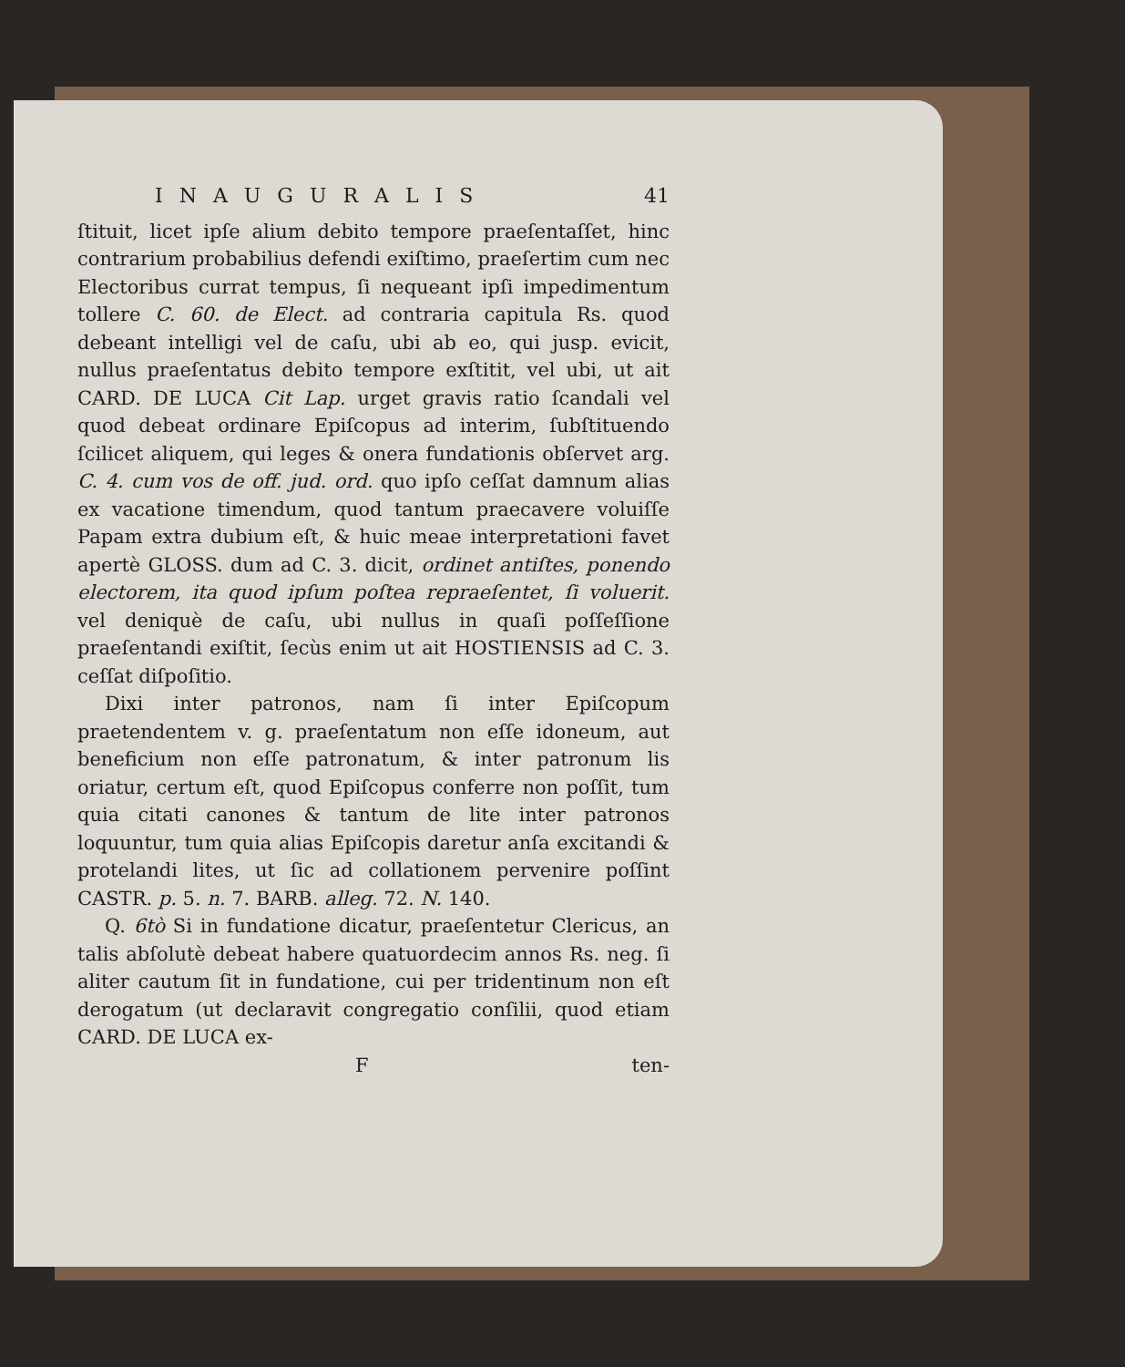INAUGURALIS 41
ſtituit, licet ipſe alium debito tempore praeſentaſſet, hinc contrarium probabilius defendi exiſtimo, praeſertim cum nec Electoribus currat tempus, ſi nequeant ipſi impedimentum tollere C. 60. de Elect. ad contraria capitula Rs. quod debeant intelligi vel de caſu, ubi ab eo, qui jusp. evicit, nullus praeſentatus debito tempore exſtitit, vel ubi, ut ait CARD. DE LUCA Cit Lap. urget gravis ratio ſcandali vel quod debeat ordinare Epiſcopus ad interim, ſubſtituendo ſcilicet aliquem, qui leges & onera fundationis obſervet arg. C. 4. cum vos de off. jud. ord. quo ipſo ceſſat damnum alias ex vacatione timendum, quod tantum praecavere voluiſſe Papam extra dubium eſt, & huic meae interpretationi favet apertè GLOSS. dum ad C. 3. dicit, ordinet antiſtes, ponendo electorem, ita quod ipſum poſtea repraeſentet, ſi voluerit. vel deniquè de caſu, ubi nullus in quaſi poſſeſſione praeſentandi exiſtit, ſecùs enim ut ait HOSTIENSIS ad C. 3. ceſſat diſpoſitio.
Dixi inter patronos, nam ſi inter Epiſcopum praetendentem v. g. praeſentatum non eſſe idoneum, aut beneficium non eſſe patronatum, & inter patronum lis oriatur, certum eſt, quod Epiſcopus conferre non poſſit, tum quia citati canones & tantum de lite inter patronos loquuntur, tum quia alias Epiſcopis daretur anſa excitandi & protelandi lites, ut ſic ad collationem pervenire poſſint CASTR. p. 5. n. 7. BARB. alleg. 72. N. 140.
Q. 6tò Si in fundatione dicatur, praeſentetur Clericus, an talis abſolutè debeat habere quatuordecim annos Rs. neg. ſi aliter cautum ſit in fundatione, cui per tridentinum non eſt derogatum (ut declaravit congregatio conſilii, quod etiam CARD. DE LUCA ex-
Ften-